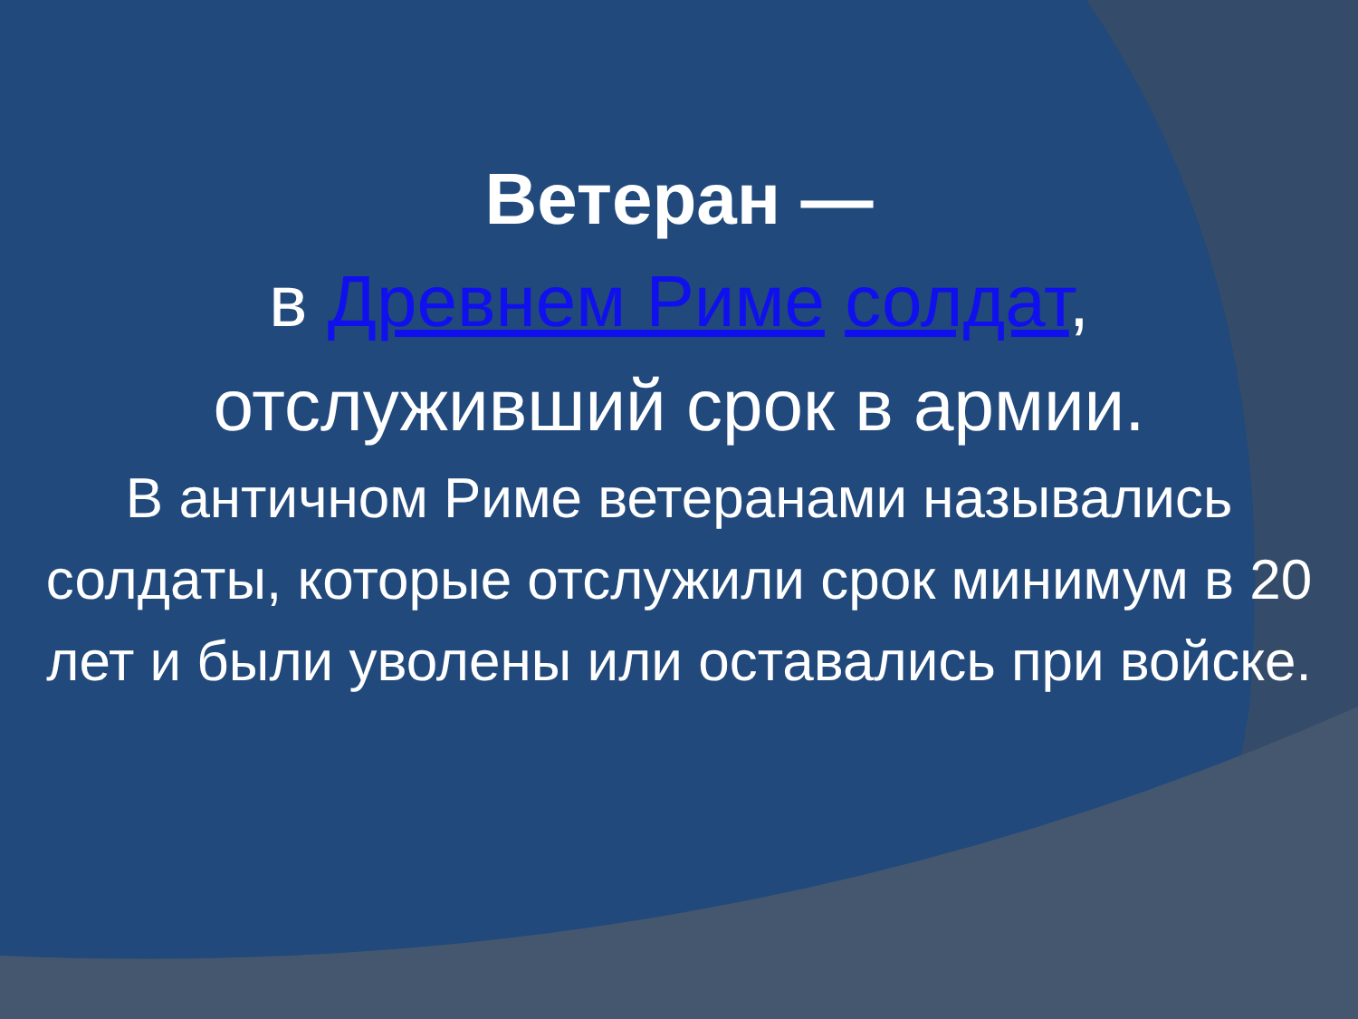Ветеран —
в Древнем Риме солдат, отслуживший срок в армии.
В античном Риме ветеранами назывались солдаты, которые отслужили срок минимум в 20 лет и были уволены или оставались при войске.